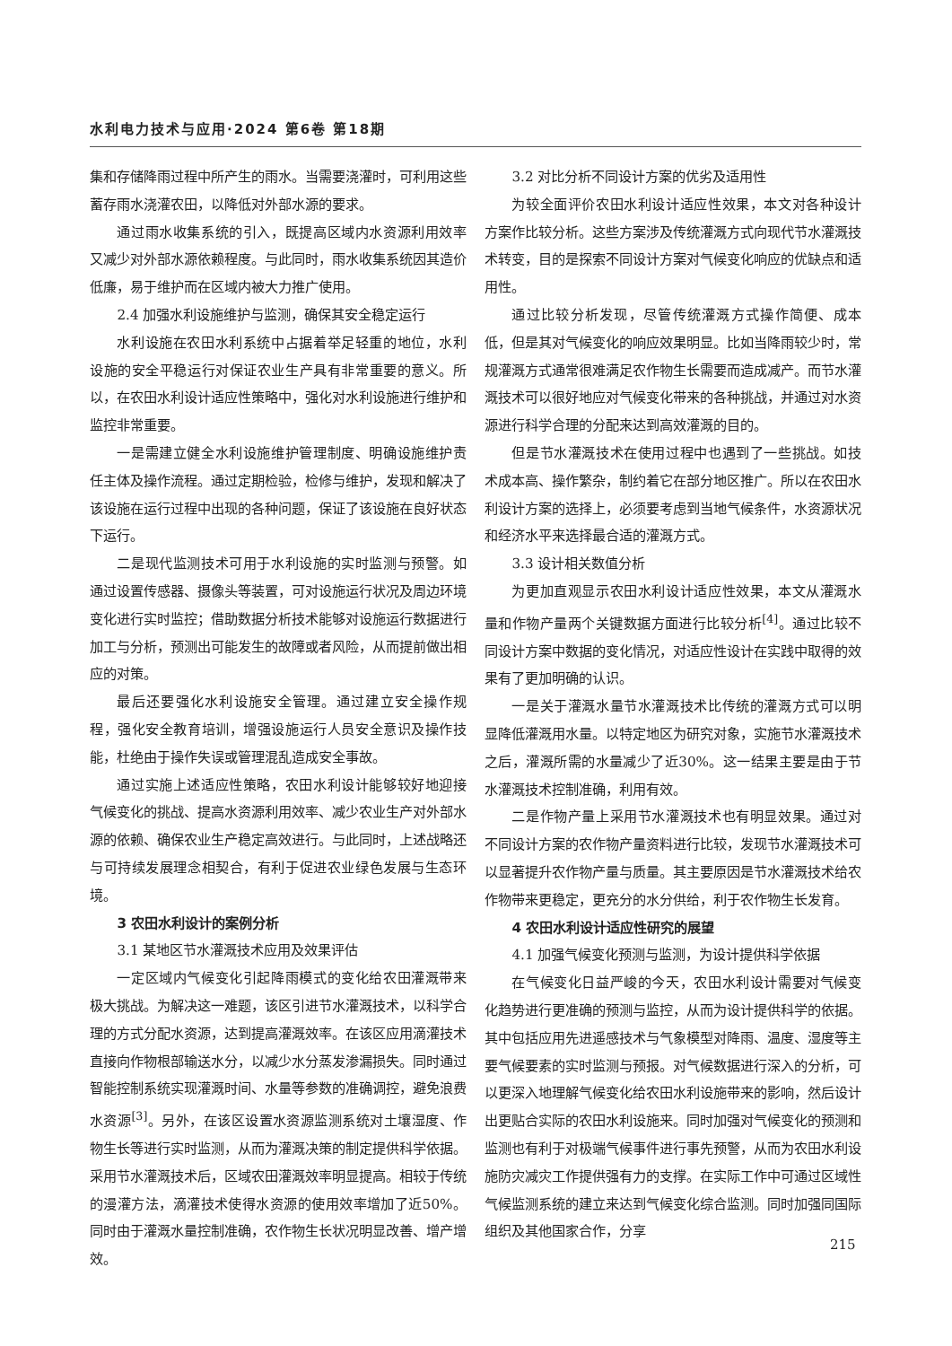水利电力技术与应用·2024 第6卷 第18期
集和存储降雨过程中所产生的雨水。当需要浇灌时，可利用这些蓄存雨水浇灌农田，以降低对外部水源的要求。
通过雨水收集系统的引入，既提高区域内水资源利用效率又减少对外部水源依赖程度。与此同时，雨水收集系统因其造价低廉，易于维护而在区域内被大力推广使用。
2.4 加强水利设施维护与监测，确保其安全稳定运行
水利设施在农田水利系统中占据着举足轻重的地位，水利设施的安全平稳运行对保证农业生产具有非常重要的意义。所以，在农田水利设计适应性策略中，强化对水利设施进行维护和监控非常重要。
一是需建立健全水利设施维护管理制度、明确设施维护责任主体及操作流程。通过定期检验，检修与维护，发现和解决了该设施在运行过程中出现的各种问题，保证了该设施在良好状态下运行。
二是现代监测技术可用于水利设施的实时监测与预警。如通过设置传感器、摄像头等装置，可对设施运行状况及周边环境变化进行实时监控；借助数据分析技术能够对设施运行数据进行加工与分析，预测出可能发生的故障或者风险，从而提前做出相应的对策。
最后还要强化水利设施安全管理。通过建立安全操作规程，强化安全教育培训，增强设施运行人员安全意识及操作技能，杜绝由于操作失误或管理混乱造成安全事故。
通过实施上述适应性策略，农田水利设计能够较好地迎接气候变化的挑战、提高水资源利用效率、减少农业生产对外部水源的依赖、确保农业生产稳定高效进行。与此同时，上述战略还与可持续发展理念相契合，有利于促进农业绿色发展与生态环境。
3 农田水利设计的案例分析
3.1 某地区节水灌溉技术应用及效果评估
一定区域内气候变化引起降雨模式的变化给农田灌溉带来极大挑战。为解决这一难题，该区引进节水灌溉技术，以科学合理的方式分配水资源，达到提高灌溉效率。在该区应用滴灌技术直接向作物根部输送水分，以减少水分蒸发渗漏损失。同时通过智能控制系统实现灌溉时间、水量等参数的准确调控，避免浪费水资源<sup>[3]</sup>。另外，在该区设置水资源监测系统对土壤湿度、作物生长等进行实时监测，从而为灌溉决策的制定提供科学依据。采用节水灌溉技术后，区域农田灌溉效率明显提高。相较于传统的漫灌方法，滴灌技术使得水资源的使用效率增加了近50%。同时由于灌溉水量控制准确，农作物生长状况明显改善、增产增效。
3.2 对比分析不同设计方案的优劣及适用性
为较全面评价农田水利设计适应性效果，本文对各种设计方案作比较分析。这些方案涉及传统灌溉方式向现代节水灌溉技术转变，目的是探索不同设计方案对气候变化响应的优缺点和适用性。
通过比较分析发现，尽管传统灌溉方式操作简便、成本低，但是其对气候变化的响应效果明显。比如当降雨较少时，常规灌溉方式通常很难满足农作物生长需要而造成减产。而节水灌溉技术可以很好地应对气候变化带来的各种挑战，并通过对水资源进行科学合理的分配来达到高效灌溉的目的。
但是节水灌溉技术在使用过程中也遇到了一些挑战。如技术成本高、操作繁杂，制约着它在部分地区推广。所以在农田水利设计方案的选择上，必须要考虑到当地气候条件，水资源状况和经济水平来选择最合适的灌溉方式。
3.3 设计相关数值分析
为更加直观显示农田水利设计适应性效果，本文从灌溉水量和作物产量两个关键数据方面进行比较分析<sup>[4]</sup>。通过比较不同设计方案中数据的变化情况，对适应性设计在实践中取得的效果有了更加明确的认识。
一是关于灌溉水量节水灌溉技术比传统的灌溉方式可以明显降低灌溉用水量。以特定地区为研究对象，实施节水灌溉技术之后，灌溉所需的水量减少了近30%。这一结果主要是由于节水灌溉技术控制准确，利用有效。
二是作物产量上采用节水灌溉技术也有明显效果。通过对不同设计方案的农作物产量资料进行比较，发现节水灌溉技术可以显著提升农作物产量与质量。其主要原因是节水灌溉技术给农作物带来更稳定，更充分的水分供给，利于农作物生长发育。
4 农田水利设计适应性研究的展望
4.1 加强气候变化预测与监测，为设计提供科学依据
在气候变化日益严峻的今天，农田水利设计需要对气候变化趋势进行更准确的预测与监控，从而为设计提供科学的依据。其中包括应用先进遥感技术与气象模型对降雨、温度、湿度等主要气候要素的实时监测与预报。对气候数据进行深入的分析，可以更深入地理解气候变化给农田水利设施带来的影响，然后设计出更贴合实际的农田水利设施来。同时加强对气候变化的预测和监测也有利于对极端气候事件进行事先预警，从而为农田水利设施防灾减灾工作提供强有力的支撑。在实际工作中可通过区域性气候监测系统的建立来达到气候变化综合监测。同时加强同国际组织及其他国家合作，分享
215